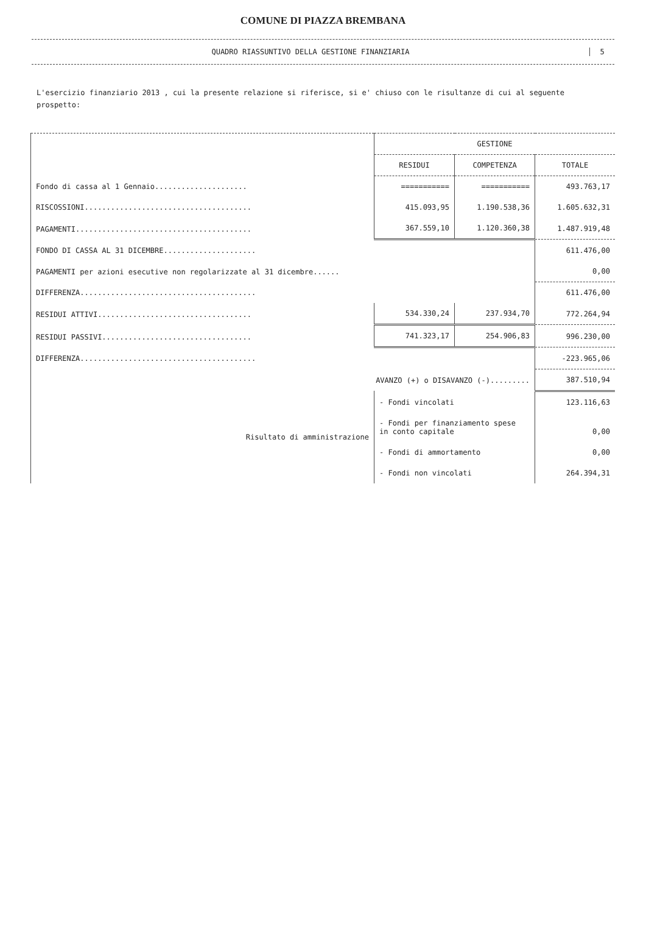COMUNE DI PIAZZA BREMBANA
QUADRO RIASSUNTIVO DELLA GESTIONE FINANZIARIA
5
L'esercizio finanziario 2013 , cui la presente relazione si riferisce, si e' chiuso con le risultanze di cui al seguente prospetto:
| | GESTIONE | | |
| --- | --- | --- | --- |
| | RESIDUI | COMPETENZA | TOTALE |
| Fondo di cassa al 1 Gennaio..................... | =========== | =========== | 493.763,17 |
| RISCOSSIONI...................................... | 415.093,95 | 1.190.538,36 | 1.605.632,31 |
| PAGAMENTI........................................ | 367.559,10 | 1.120.360,38 | 1.487.919,48 |
| FONDO DI CASSA AL 31 DICEMBRE..................... | | | 611.476,00 |
| PAGAMENTI per azioni esecutive non regolarizzate al 31 dicembre...... | | | 0,00 |
| DIFFERENZA........................................ | | | 611.476,00 |
| RESIDUI ATTIVI................................... | 534.330,24 | 237.934,70 | 772.264,94 |
| RESIDUI PASSIVI.................................. | 741.323,17 | 254.906,83 | 996.230,00 |
| DIFFERENZA........................................ | | | -223.965,06 |
| AVANZO (+) o DISAVANZO (-)......... | | | 387.510,94 |
| Risultato di amministrazione | - Fondi vincolati | | 123.116,63 |
| | - Fondi per finanziamento spese in conto capitale | | 0,00 |
| | - Fondi di ammortamento | | 0,00 |
| | - Fondi non vincolati | | 264.394,31 |